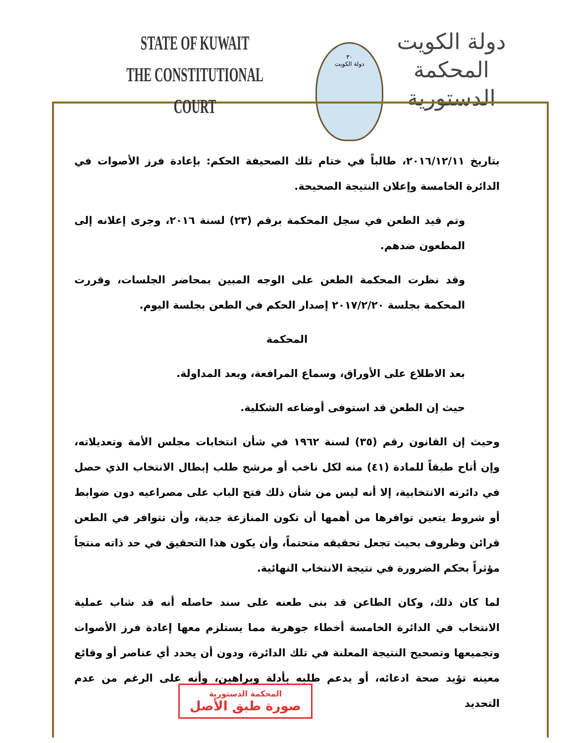STATE OF KUWAIT
THE CONSTITUTIONAL COURT
٣٠
دولة الكويت
دولة الكويت
المحكمة الدستورية
بتاريخ ٢٠١٦/١٢/١١، طالباً في ختام تلك الصحيفة الحكم: بإعادة فرز الأصوات في الدائرة الخامسة وإعلان النتيجة الصحيحة.
وتم قيد الطعن في سجل المحكمة برقم (٢٣) لسنة ٢٠١٦، وجرى إعلانه إلى المطعون ضدهم.
وقد نظرت المحكمة الطعن على الوجه المبين بمحاضر الجلسات، وقررت المحكمة بجلسة ٢٠١٧/٢/٢٠ إصدار الحكم في الطعن بجلسة اليوم.
المحكمة
بعد الاطلاع على الأوراق، وسماع المرافعة، وبعد المداولة.
حيث إن الطعن قد استوفى أوضاعه الشكلية.
وحيث إن القانون رقم (٣٥) لسنة ١٩٦٢ في شأن انتخابات مجلس الأمة وتعديلاته، وإن أتاح طبقاً للمادة (٤١) منه لكل ناخب أو مرشح طلب إبطال الانتخاب الذي حصل في دائرته الانتخابية، إلا أنه ليس من شأن ذلك فتح الباب على مصراعيه دون ضوابط أو شروط يتعين توافرها من أهمها أن تكون المنازعة جدية، وأن تتوافر في الطعن قرائن وظروف بحيث تجعل تحقيقه متحتماً، وأن يكون هذا التحقيق في حد ذاته منتجاً مؤثراً بحكم الضرورة في نتيجة الانتخاب النهائية.
لما كان ذلك، وكان الطاعن قد بنى طعنه على سند حاصله أنه قد شاب عملية الانتخاب في الدائرة الخامسة أخطاء جوهرية مما يستلزم معها إعادة فرز الأصوات وتجميعها وتصحيح النتيجة المعلنة في تلك الدائرة، ودون أن يحدد أي عناصر أو وقائع معينه تؤيد صحة ادعائه، أو يدعم طلبه بأدلة وبراهين، وأنه على الرغم من عدم التحديد
المحكمة الدستورية
صورة طبق الأصل